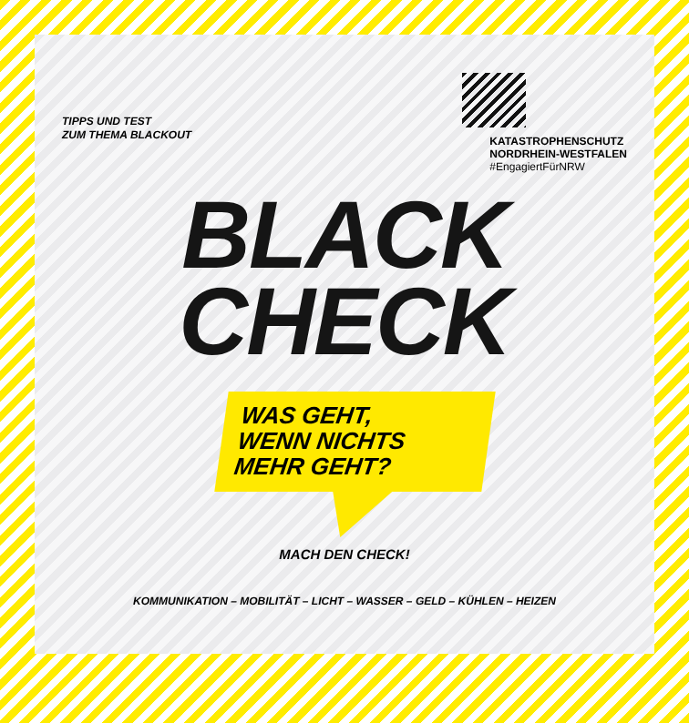TIPPS UND TEST
ZUM THEMA BLACKOUT
KATASTROPHENSCHUTZ
NORDRHEIN-WESTFALEN
#EngagiertFürNRW
BLACK
CHECK
WAS GEHT,
WENN NICHTS
MEHR GEHT?
MACH DEN CHECK!
KOMMUNIKATION – MOBILITÄT – LICHT – WASSER – GELD – KÜHLEN – HEIZEN